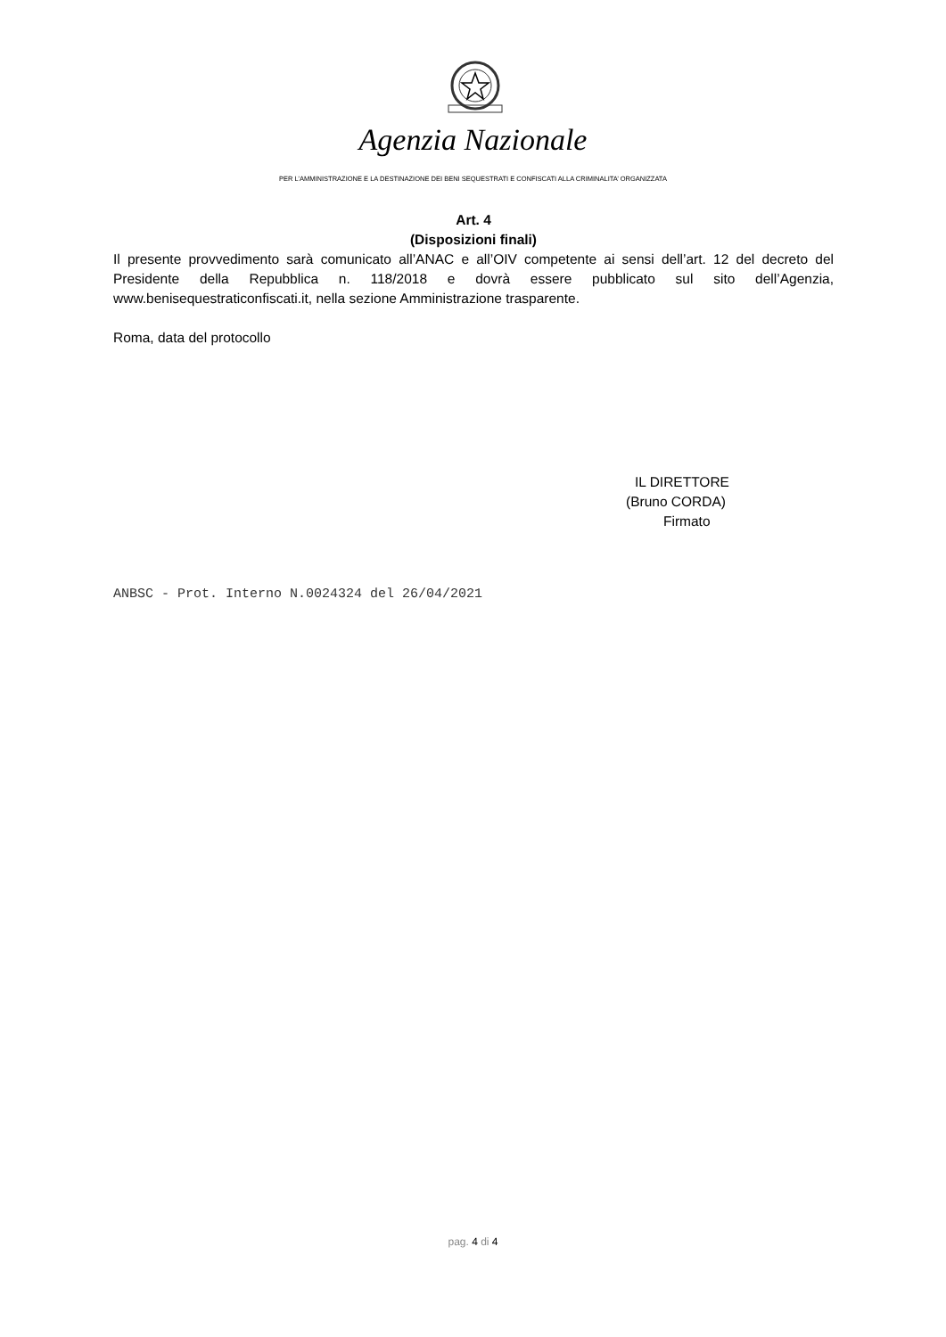Agenzia Nazionale
PER L’AMMINISTRAZIONE E LA DESTINAZIONE DEI BENI SEQUESTRATI E CONFISCATI ALLA CRIMINALITA’ ORGANIZZATA
Art. 4
(Disposizioni finali)
Il presente provvedimento sarà comunicato all’ANAC e all’OIV competente ai sensi dell’art. 12 del decreto del Presidente della Repubblica n. 118/2018 e dovrà essere pubblicato sul sito dell’Agenzia, www.benisequestraticonfiscati.it, nella sezione Amministrazione trasparente.
Roma, data del protocollo
IL DIRETTORE
(Bruno CORDA)
Firmato
ANBSC - Prot. Interno N.0024324 del 26/04/2021
pag. 4 di 4